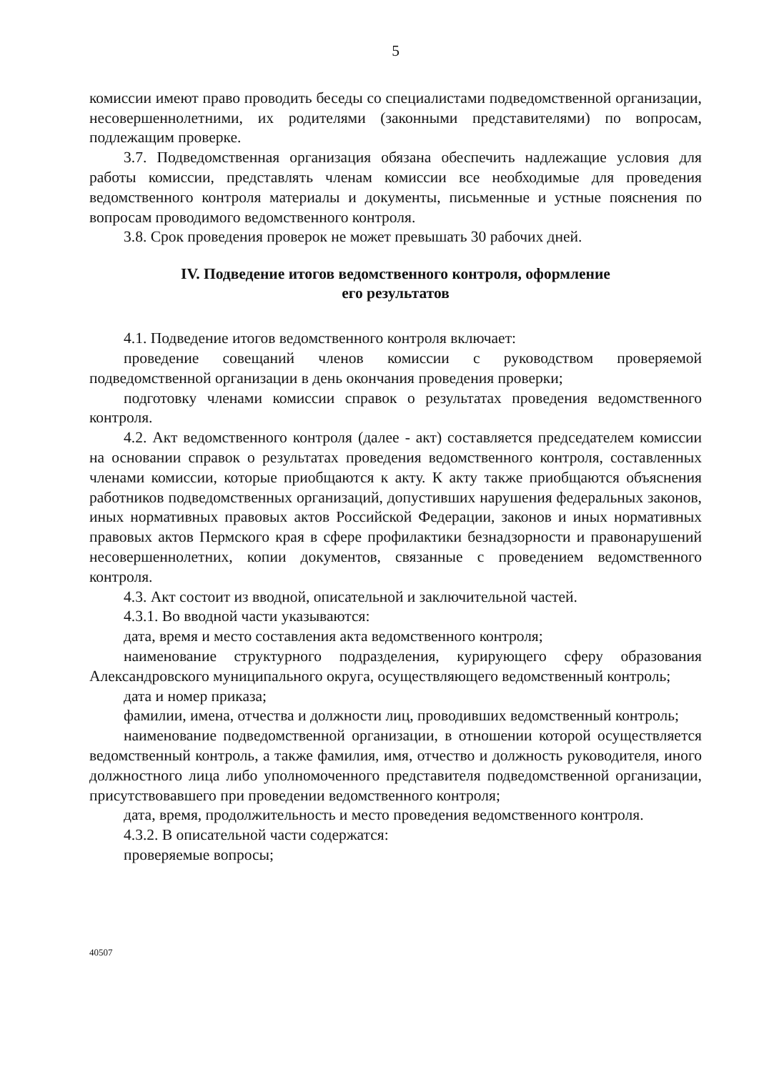5
комиссии имеют право проводить беседы со специалистами подведомственной организации, несовершеннолетними, их родителями (законными представителями) по вопросам, подлежащим проверке.
3.7. Подведомственная организация обязана обеспечить надлежащие условия для работы комиссии, представлять членам комиссии все необходимые для проведения ведомственного контроля материалы и документы, письменные и устные пояснения по вопросам проводимого ведомственного контроля.
3.8. Срок проведения проверок не может превышать 30 рабочих дней.
IV. Подведение итогов ведомственного контроля, оформление
его результатов
4.1. Подведение итогов ведомственного контроля включает:
проведение совещаний членов комиссии с руководством проверяемой подведомственной организации в день окончания проведения проверки;
подготовку членами комиссии справок о результатах проведения ведомственного контроля.
4.2. Акт ведомственного контроля (далее - акт) составляется председателем комиссии на основании справок о результатах проведения ведомственного контроля, составленных членами комиссии, которые приобщаются к акту. К акту также приобщаются объяснения работников подведомственных организаций, допустивших нарушения федеральных законов, иных нормативных правовых актов Российской Федерации, законов и иных нормативных правовых актов Пермского края в сфере профилактики безнадзорности и правонарушений несовершеннолетних, копии документов, связанные с проведением ведомственного контроля.
4.3. Акт состоит из вводной, описательной и заключительной частей.
4.3.1. Во вводной части указываются:
дата, время и место составления акта ведомственного контроля;
наименование структурного подразделения, курирующего сферу образования Александровского муниципального округа, осуществляющего ведомственный контроль;
дата и номер приказа;
фамилии, имена, отчества и должности лиц, проводивших ведомственный контроль;
наименование подведомственной организации, в отношении которой осуществляется ведомственный контроль, а также фамилия, имя, отчество и должность руководителя, иного должностного лица либо уполномоченного представителя подведомственной организации, присутствовавшего при проведении ведомственного контроля;
дата, время, продолжительность и место проведения ведомственного контроля.
4.3.2. В описательной части содержатся:
проверяемые вопросы;
40507